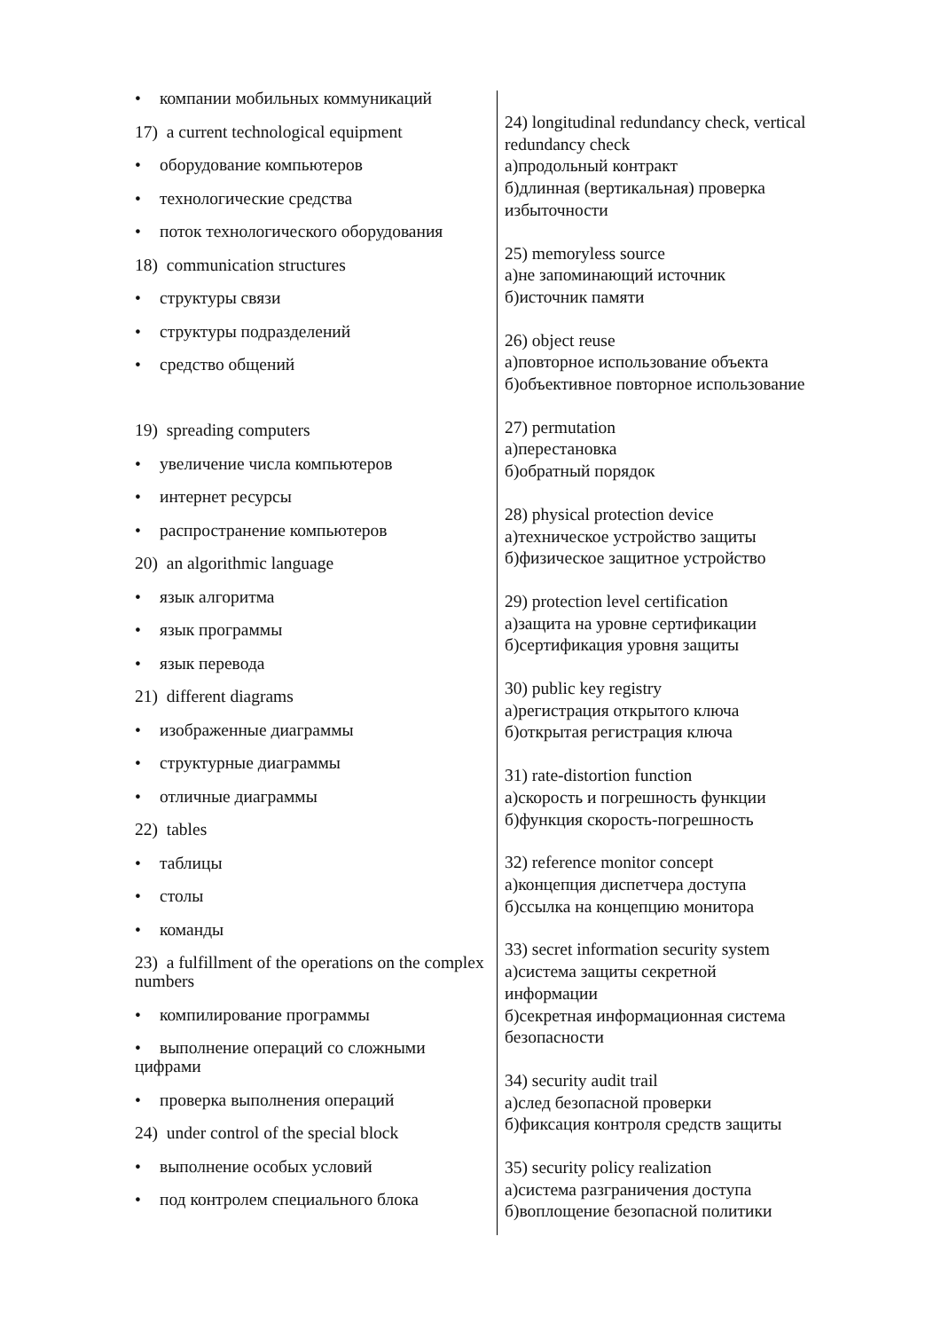• компании мобильных коммуникаций
17) a current technological equipment
• оборудование компьютеров
• технологические средства
• поток технологического оборудования
18) communication structures
• структуры связи
• структуры подразделений
• средство общений
19) spreading computers
• увеличение числа компьютеров
• интернет ресурсы
• распространение компьютеров
20) an algorithmic language
• язык алгоритма
• язык программы
• язык перевода
21) different diagrams
• изображенные диаграммы
• структурные диаграммы
• отличные диаграммы
22) tables
• таблицы
• столы
• команды
23) a fulfillment of the operations on the complex numbers
• компилирование программы
• выполнение операций со сложными цифрами
• проверка выполнения операций
24) under control of the special block
• выполнение особых условий
• под контролем специального блока
24) longitudinal redundancy check, vertical redundancy check
а)продольный контракт
б)длинная (вертикальная) проверка избыточности
25) memoryless source
а)не запоминающий источник
б)источник памяти
26) object reuse
а)повторное использование объекта
б)объективное повторное использование
27) permutation
а)перестановка
б)обратный порядок
28) physical protection device
а)техническое устройство защиты
б)физическое защитное устройство
29) protection level certification
а)защита на уровне сертификации
б)сертификация уровня защиты
30) public key registry
а)регистрация открытого ключа
б)открытая регистрация ключа
31) rate-distortion function
а)скорость и погрешность функции
б)функция скорость-погрешность
32) reference monitor concept
а)концепция диспетчера доступа
б)ссылка на концепцию монитора
33) secret information security system
а)система защиты секретной
информации
б)секретная информационная система безопасности
34) security audit trail
а)след безопасной проверки
б)фиксация контроля средств защиты
35) security policy realization
а)система разграничения доступа
б)воплощение безопасной политики